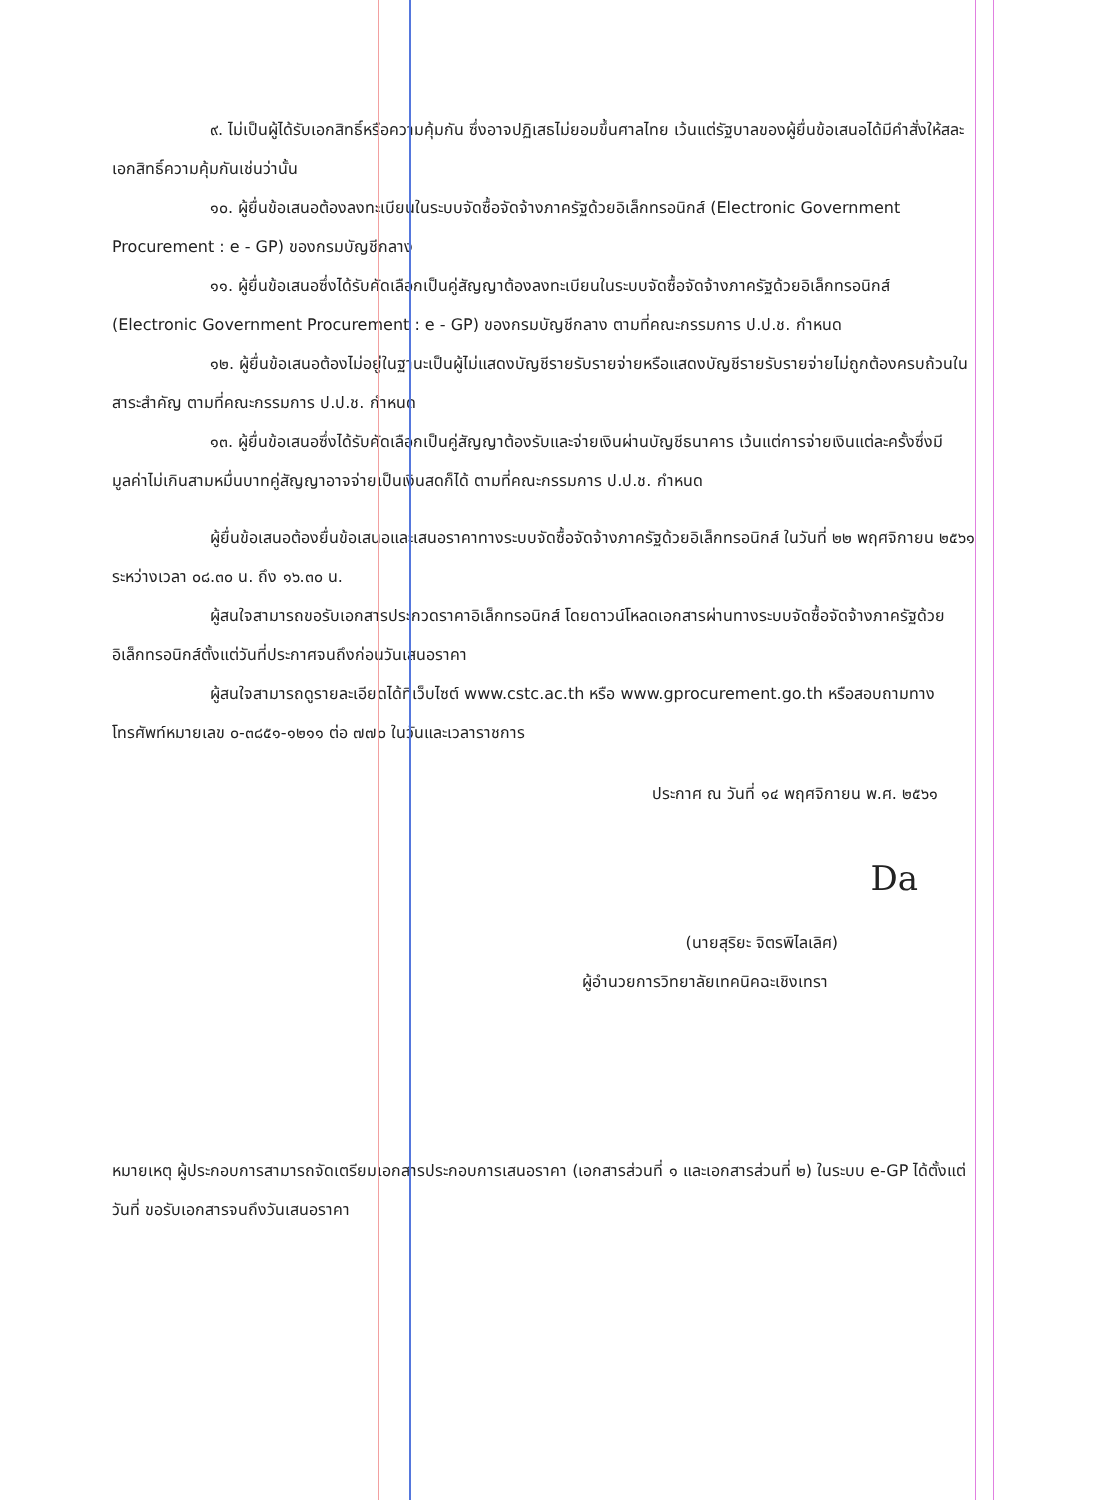๙. ไม่เป็นผู้ได้รับเอกสิทธิ์หรือความคุ้มกัน ซึ่งอาจปฏิเสธไม่ยอมขึ้นศาลไทย เว้นแต่รัฐบาลของผู้ยื่นข้อเสนอได้มีคำสั่งให้สละเอกสิทธิ์ความคุ้มกันเช่นว่านั้น
๑๐. ผู้ยื่นข้อเสนอต้องลงทะเบียนในระบบจัดซื้อจัดจ้างภาครัฐด้วยอิเล็กทรอนิกส์ (Electronic Government Procurement : e - GP) ของกรมบัญชีกลาง
๑๑. ผู้ยื่นข้อเสนอซึ่งได้รับคัดเลือกเป็นคู่สัญญาต้องลงทะเบียนในระบบจัดซื้อจัดจ้างภาครัฐด้วยอิเล็กทรอนิกส์ (Electronic Government Procurement : e - GP) ของกรมบัญชีกลาง ตามที่คณะกรรมการ ป.ป.ช. กำหนด
๑๒. ผู้ยื่นข้อเสนอต้องไม่อยู่ในฐานะเป็นผู้ไม่แสดงบัญชีรายรับรายจ่ายหรือแสดงบัญชีรายรับรายจ่ายไม่ถูกต้องครบถ้วนในสาระสำคัญ ตามที่คณะกรรมการ ป.ป.ช. กำหนด
๑๓. ผู้ยื่นข้อเสนอซึ่งได้รับคัดเลือกเป็นคู่สัญญาต้องรับและจ่ายเงินผ่านบัญชีธนาคาร เว้นแต่การจ่ายเงินแต่ละครั้งซึ่งมีมูลค่าไม่เกินสามหมื่นบาทคู่สัญญาอาจจ่ายเป็นเงินสดก็ได้ ตามที่คณะกรรมการ ป.ป.ช. กำหนด
ผู้ยื่นข้อเสนอต้องยื่นข้อเสนอและเสนอราคาทางระบบจัดซื้อจัดจ้างภาครัฐด้วยอิเล็กทรอนิกส์ ในวันที่ ๒๒ พฤศจิกายน ๒๕๖๑ ระหว่างเวลา ๐๘.๓๐ น. ถึง ๑๖.๓๐ น.
ผู้สนใจสามารถขอรับเอกสารประกวดราคาอิเล็กทรอนิกส์ โดยดาวน์โหลดเอกสารผ่านทางระบบจัดซื้อจัดจ้างภาครัฐด้วยอิเล็กทรอนิกส์ตั้งแต่วันที่ประกาศจนถึงก่อนวันเสนอราคา
ผู้สนใจสามารถดูรายละเอียดได้ที่เว็บไซต์ www.cstc.ac.th หรือ www.gprocurement.go.th หรือสอบถามทางโทรศัพท์หมายเลข ๐-๓๘๕๑-๑๒๑๑ ต่อ ๗๗๐ ในวันและเวลาราชการ
ประกาศ ณ วันที่ ๑๔ พฤศจิกายน พ.ศ. ๒๕๖๑
Da
(นายสุริยะ จิตรพิไลเลิศ)
ผู้อำนวยการวิทยาลัยเทคนิคฉะเชิงเทรา
หมายเหตุ ผู้ประกอบการสามารถจัดเตรียมเอกสารประกอบการเสนอราคา (เอกสารส่วนที่ ๑ และเอกสารส่วนที่ ๒) ในระบบ e-GP ได้ตั้งแต่วันที่ ขอรับเอกสารจนถึงวันเสนอราคา